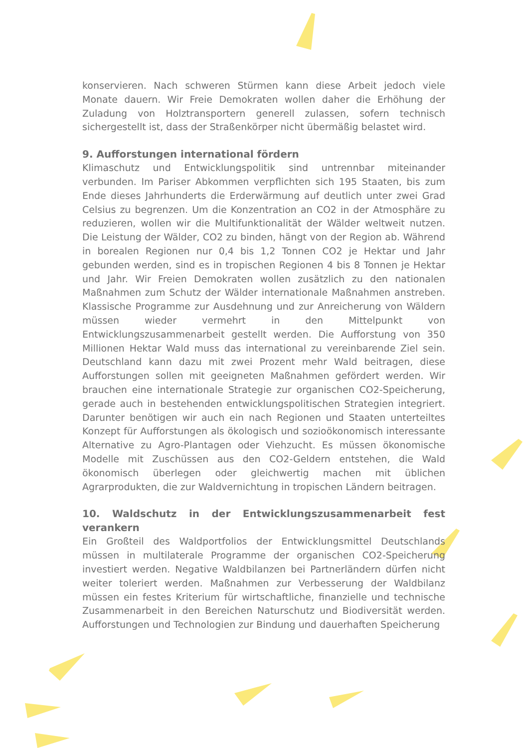konservieren. Nach schweren Stürmen kann diese Arbeit jedoch viele Monate dauern. Wir Freie Demokraten wollen daher die Erhöhung der Zuladung von Holztransportern generell zulassen, sofern technisch sichergestellt ist, dass der Straßenkörper nicht übermäßig belastet wird.
9. Aufforstungen international fördern
Klimaschutz und Entwicklungspolitik sind untrennbar miteinander verbunden. Im Pariser Abkommen verpflichten sich 195 Staaten, bis zum Ende dieses Jahrhunderts die Erderwärmung auf deutlich unter zwei Grad Celsius zu begrenzen. Um die Konzentration an CO2 in der Atmosphäre zu reduzieren, wollen wir die Multifunktionalität der Wälder weltweit nutzen. Die Leistung der Wälder, CO2 zu binden, hängt von der Region ab. Während in borealen Regionen nur 0,4 bis 1,2 Tonnen CO2 je Hektar und Jahr gebunden werden, sind es in tropischen Regionen 4 bis 8 Tonnen je Hektar und Jahr. Wir Freien Demokraten wollen zusätzlich zu den nationalen Maßnahmen zum Schutz der Wälder internationale Maßnahmen anstreben. Klassische Programme zur Ausdehnung und zur Anreicherung von Wäldern müssen wieder vermehrt in den Mittelpunkt von Entwicklungszusammenarbeit gestellt werden. Die Aufforstung von 350 Millionen Hektar Wald muss das international zu vereinbarende Ziel sein. Deutschland kann dazu mit zwei Prozent mehr Wald beitragen, diese Aufforstungen sollen mit geeigneten Maßnahmen gefördert werden. Wir brauchen eine internationale Strategie zur organischen CO2-Speicherung, gerade auch in bestehenden entwicklungspolitischen Strategien integriert. Darunter benötigen wir auch ein nach Regionen und Staaten unterteiltes Konzept für Aufforstungen als ökologisch und sozioökonomisch interessante Alternative zu Agro-Plantagen oder Viehzucht. Es müssen ökonomische Modelle mit Zuschüssen aus den CO2-Geldern entstehen, die Wald ökonomisch überlegen oder gleichwertig machen mit üblichen Agrarprodukten, die zur Waldvernichtung in tropischen Ländern beitragen.
10. Waldschutz in der Entwicklungszusammenarbeit fest verankern
Ein Großteil des Waldportfolios der Entwicklungsmittel Deutschlands müssen in multilaterale Programme der organischen CO2-Speicherung investiert werden. Negative Waldbilanzen bei Partnerländern dürfen nicht weiter toleriert werden. Maßnahmen zur Verbesserung der Waldbilanz müssen ein festes Kriterium für wirtschaftliche, finanzielle und technische Zusammenarbeit in den Bereichen Naturschutz und Biodiversität werden. Aufforstungen und Technologien zur Bindung und dauerhaften Speicherung